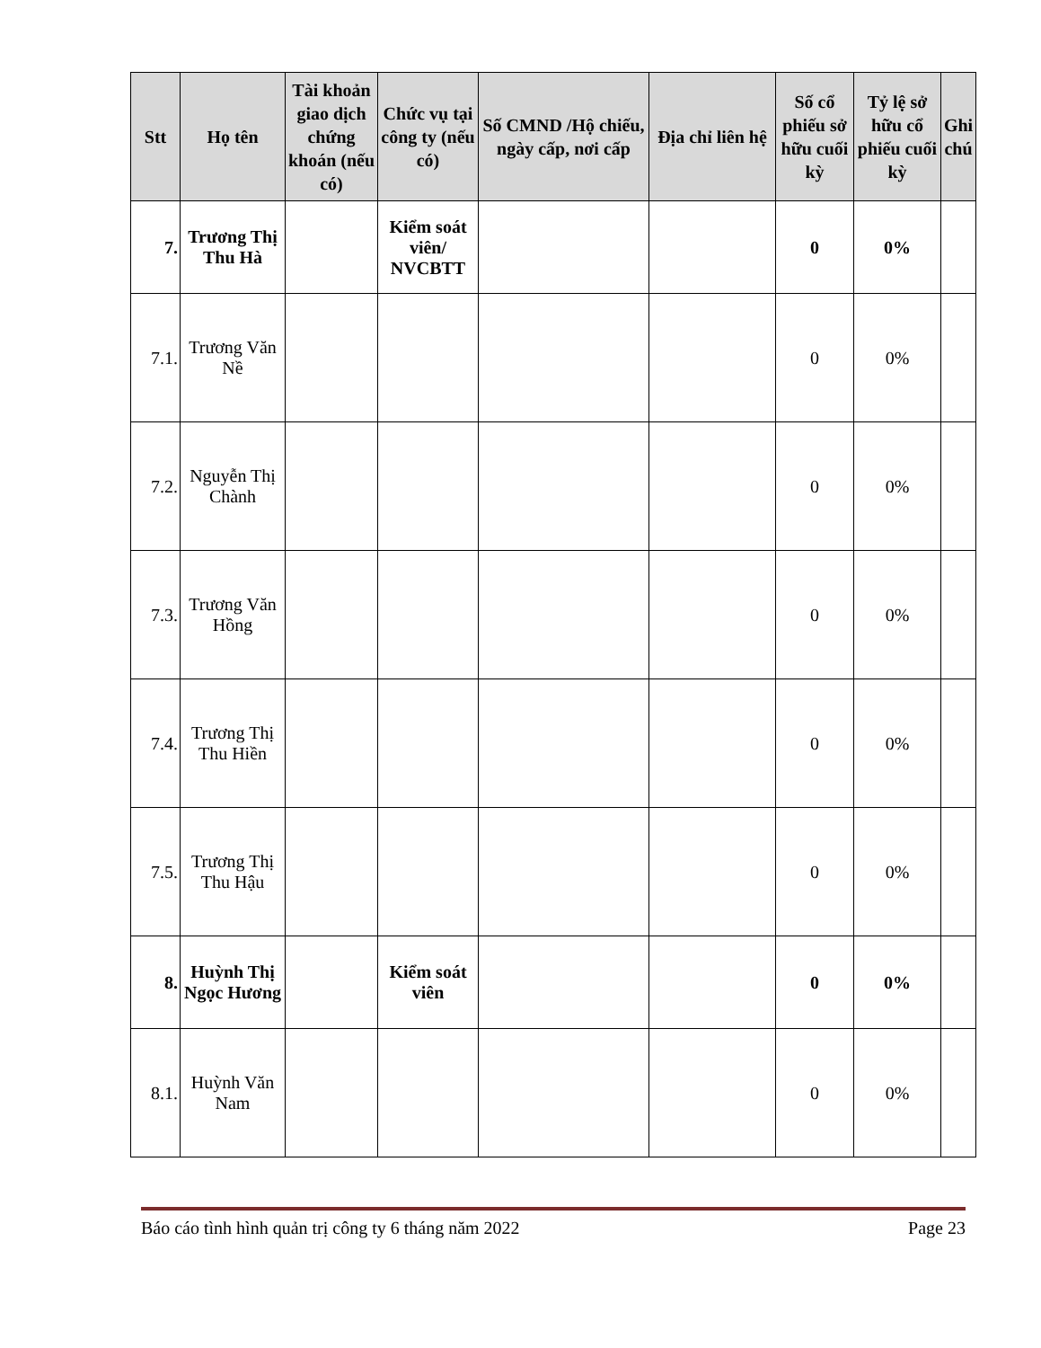| Stt | Họ tên | Tài khoản giao dịch chứng khoán (nếu có) | Chức vụ tại công ty (nếu có) | Số CMND /Hộ chiếu, ngày cấp, nơi cấp | Địa chỉ liên hệ | Số cổ phiếu sở hữu cuối kỳ | Tỷ lệ sở hữu cổ phiếu cuối kỳ | Ghi chú |
| --- | --- | --- | --- | --- | --- | --- | --- | --- |
| 7. | Trương Thị Thu Hà | | Kiểm soát viên/ NVCBTT | | | 0 | 0% | |
| 7.1. | Trương Văn Nề | | | | | 0 | 0% | |
| 7.2. | Nguyễn Thị Chành | | | | | 0 | 0% | |
| 7.3. | Trương Văn Hồng | | | | | 0 | 0% | |
| 7.4. | Trương Thị Thu Hiền | | | | | 0 | 0% | |
| 7.5. | Trương Thị Thu Hậu | | | | | 0 | 0% | |
| 8. | Huỳnh Thị Ngọc Hương | | Kiểm soát viên | | | 0 | 0% | |
| 8.1. | Huỳnh Văn Nam | | | | | 0 | 0% | |
Báo cáo tình hình quản trị công ty 6 tháng năm 2022 Page 23